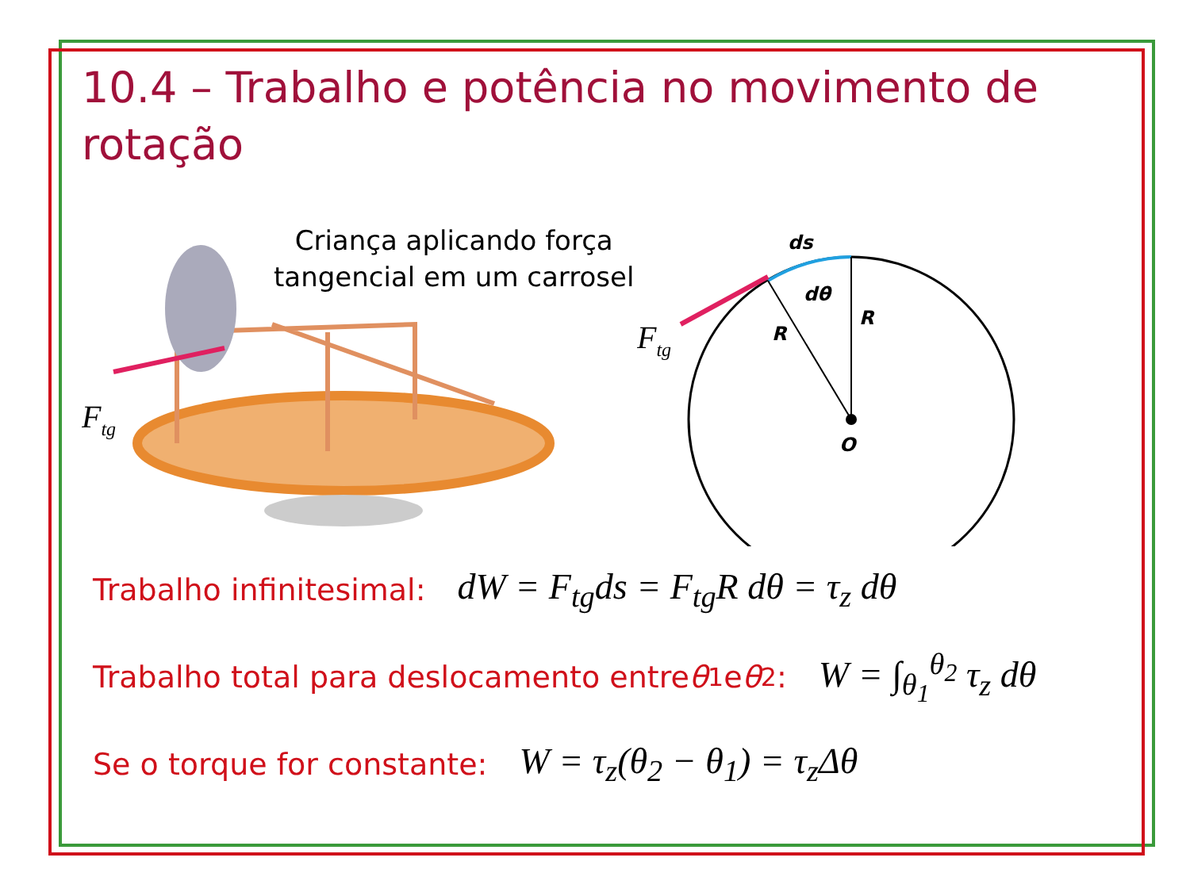10.4 – Trabalho e potência no movimento de rotação
Criança aplicando força
tangencial em um carrosel
Ftg
ds
dθ
R
R
O
Ftg
Trabalho infinitesimal: dW = F<sub>tg</sub>ds = F<sub>tg</sub>R dθ = τ<sub>z</sub> dθ
Trabalho total para deslocamento entre θ<sub>1</sub> e θ<sub>2</sub>: W = ∫<sub>θ<sub>1</sub></sub><sup>θ<sub>2</sub></sup> τ<sub>z</sub> dθ
Se o torque for constante: W = τ<sub>z</sub>(θ<sub>2</sub> − θ<sub>1</sub>) = τ<sub>z</sub>Δθ